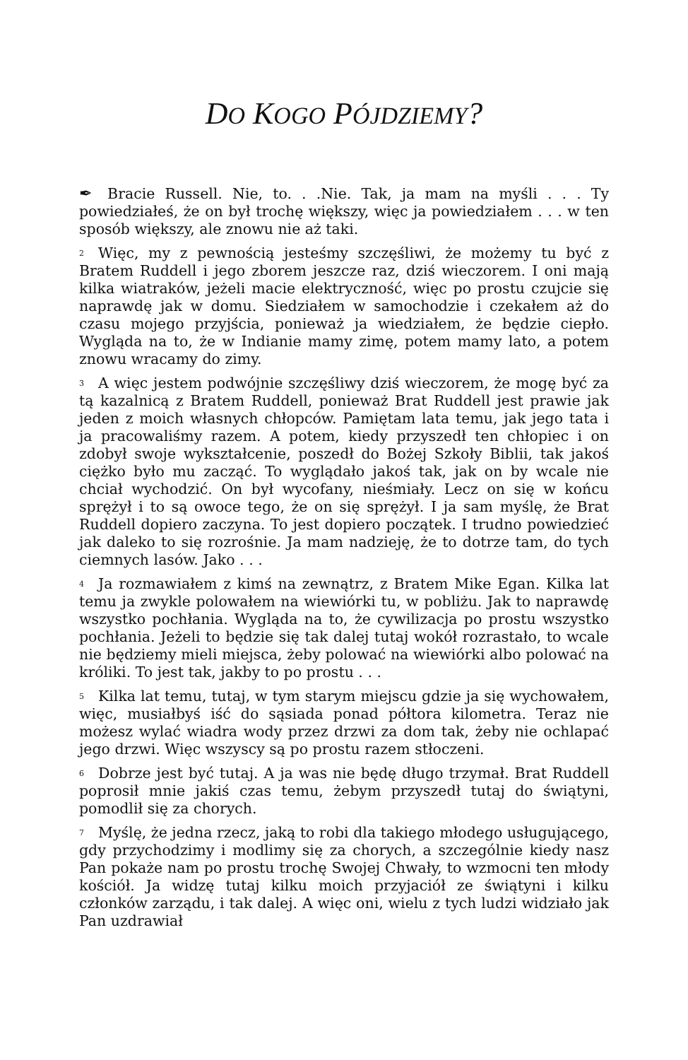DO KOGO PÓJDZIEMY?
✒ Bracie Russell. Nie, to. . .Nie. Tak, ja mam na myśli . . . Ty powiedziałeś, że on był trochę większy, więc ja powiedziałem . . . w ten sposób większy, ale znowu nie aż taki.
<sup>2</sup> Więc, my z pewnością jesteśmy szczęśliwi, że możemy tu być z Bratem Ruddell i jego zborem jeszcze raz, dziś wieczorem. I oni mają kilka wiatraków, jeżeli macie elektryczność, więc po prostu czujcie się naprawdę jak w domu. Siedziałem w samochodzie i czekałem aż do czasu mojego przyjścia, ponieważ ja wiedziałem, że będzie ciepło. Wygląda na to, że w Indianie mamy zimę, potem mamy lato, a potem znowu wracamy do zimy.
<sup>3</sup> A więc jestem podwójnie szczęśliwy dziś wieczorem, że mogę być za tą kazalnicą z Bratem Ruddell, ponieważ Brat Ruddell jest prawie jak jeden z moich własnych chłopców. Pamiętam lata temu, jak jego tata i ja pracowaliśmy razem. A potem, kiedy przyszedł ten chłopiec i on zdobył swoje wykształcenie, poszedł do Bożej Szkoły Biblii, tak jakoś ciężko było mu zacząć. To wyglądało jakoś tak, jak on by wcale nie chciał wychodzić. On był wycofany, nieśmiały. Lecz on się w końcu sprężył i to są owoce tego, że on się sprężył. I ja sam myślę, że Brat Ruddell dopiero zaczyna. To jest dopiero początek. I trudno powiedzieć jak daleko to się rozrośnie. Ja mam nadzieję, że to dotrze tam, do tych ciemnych lasów. Jako . . .
<sup>4</sup> Ja rozmawiałem z kimś na zewnątrz, z Bratem Mike Egan. Kilka lat temu ja zwykle polowałem na wiewiórki tu, w pobliżu. Jak to naprawdę wszystko pochłania. Wygląda na to, że cywilizacja po prostu wszystko pochłania. Jeżeli to będzie się tak dalej tutaj wokół rozrastało, to wcale nie będziemy mieli miejsca, żeby polować na wiewiórki albo polować na króliki. To jest tak, jakby to po prostu . . .
<sup>5</sup> Kilka lat temu, tutaj, w tym starym miejscu gdzie ja się wychowałem, więc, musiałbyś iść do sąsiada ponad półtora kilometra. Teraz nie możesz wylać wiadra wody przez drzwi za dom tak, żeby nie ochlapać jego drzwi. Więc wszyscy są po prostu razem stłoczeni.
<sup>6</sup> Dobrze jest być tutaj. A ja was nie będę długo trzymał. Brat Ruddell poprosił mnie jakiś czas temu, żebym przyszedł tutaj do świątyni, pomodlił się za chorych.
<sup>7</sup> Myślę, że jedna rzecz, jaką to robi dla takiego młodego usługującego, gdy przychodzimy i modlimy się za chorych, a szczególnie kiedy nasz Pan pokaże nam po prostu trochę Swojej Chwały, to wzmocni ten młody kościół. Ja widzę tutaj kilku moich przyjaciół ze świątyni i kilku członków zarządu, i tak dalej. A więc oni, wielu z tych ludzi widziało jak Pan uzdrawiał